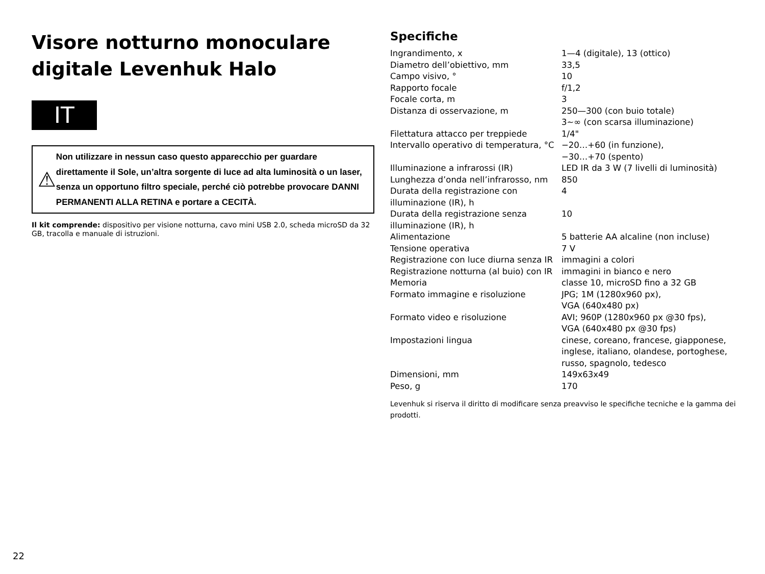Visore notturno monoculare digitale Levenhuk Halo
IT
⚠
Non utilizzare in nessun caso questo apparecchio per guardare direttamente il Sole, un’altra sorgente di luce ad alta luminosità o un laser, senza un opportuno filtro speciale, perché ciò potrebbe provocare DANNI PERMANENTI ALLA RETINA e portare a CECITÀ.
Il kit comprende: dispositivo per visione notturna, cavo mini USB 2.0, scheda microSD da 32 GB, tracolla e manuale di istruzioni.
Specifiche
| Ingrandimento, x | 1—4 (digitale), 13 (ottico) |
| Diametro dell’obiettivo, mm | 33,5 |
| Campo visivo, ° | 10 |
| Rapporto focale | f/1,2 |
| Focale corta, m | 3 |
| Distanza di osservazione, m | 250—300 (con buio totale) 3~∞ (con scarsa illuminazione) |
| Filettatura attacco per treppiede | 1/4" |
| Intervallo operativo di temperatura, °C | −20…+60 (in funzione), −30…+70 (spento) |
| Illuminazione a infrarossi (IR) | LED IR da 3 W (7 livelli di luminosità) |
| Lunghezza d’onda nell’infrarosso, nm | 850 |
| Durata della registrazione con illuminazione (IR), h | 4 |
| Durata della registrazione senza illuminazione (IR), h | 10 |
| Alimentazione | 5 batterie AA alcaline (non incluse) |
| Tensione operativa | 7 V |
| Registrazione con luce diurna senza IR | immagini a colori |
| Registrazione notturna (al buio) con IR | immagini in bianco e nero |
| Memoria | classe 10, microSD fino a 32 GB |
| Formato immagine e risoluzione | JPG; 1M (1280x960 px), VGA (640x480 px) |
| Formato video e risoluzione | AVI; 960P (1280x960 px @30 fps), VGA (640x480 px @30 fps) |
| Impostazioni lingua | cinese, coreano, francese, giapponese, inglese, italiano, olandese, portoghese, russo, spagnolo, tedesco |
| Dimensioni, mm | 149x63x49 |
| Peso, g | 170 |
Levenhuk si riserva il diritto di modificare senza preavviso le specifiche tecniche e la gamma dei prodotti.
22